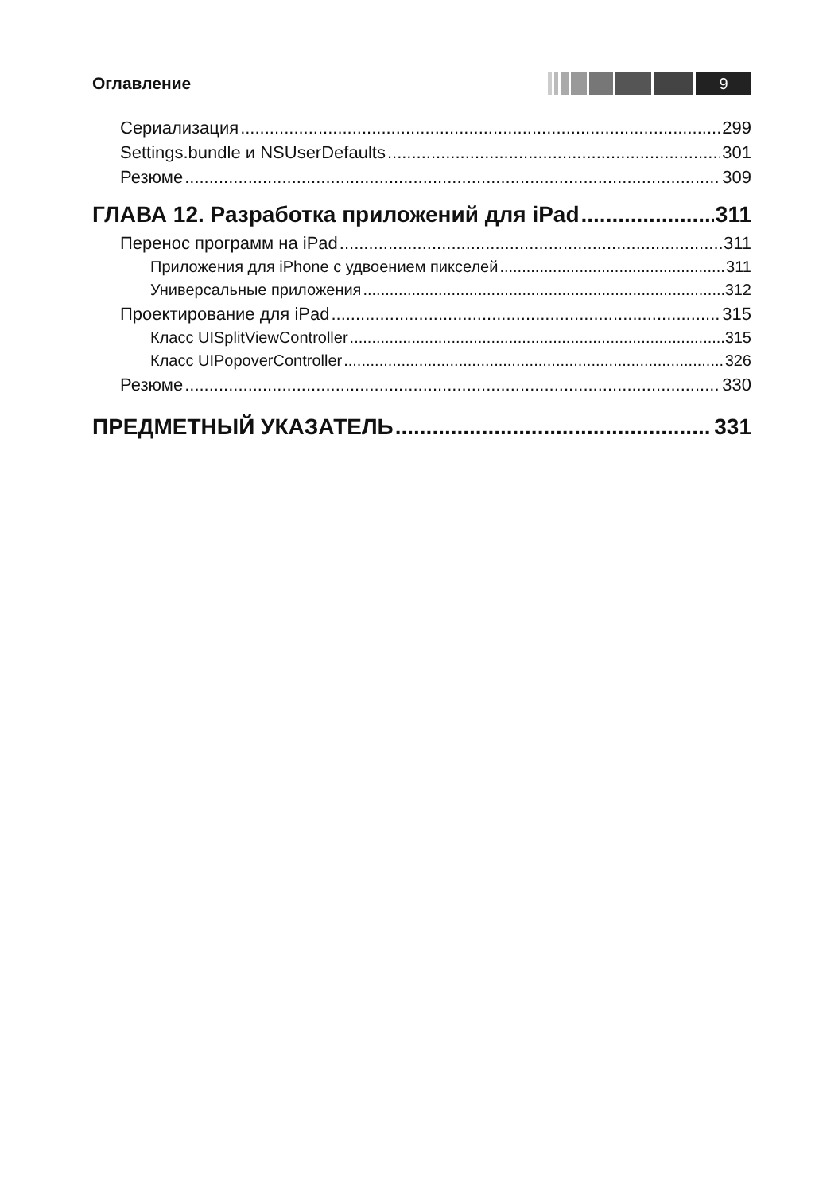Оглавление 9
Сериализация 299
Settings.bundle и NSUserDefaults 301
Резюме 309
ГЛАВА 12. Разработка приложений для iPad 311
Перенос программ на iPad 311
Приложения для iPhone с удвоением пикселей 311
Универсальные приложения 312
Проектирование для iPad 315
Класс UISplitViewController 315
Класс UIPopoverController 326
Резюме 330
ПРЕДМЕТНЫЙ УКАЗАТЕЛЬ 331